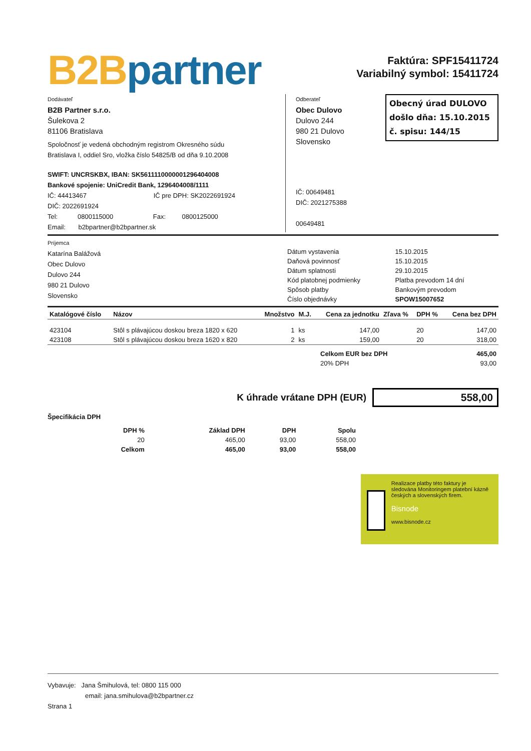B2B partner
Faktúra: SPF15411724
Variabilný symbol: 15411724
Dodávateľ
B2B Partner s.r.o.
Šulekova 2
81106 Bratislava
Spoločnosť je vedená obchodným registrom Okresného súdu
Bratislava I, oddiel Sro, vložka číslo 54825/B od dňa 9.10.2008
SWIFT: UNCRSKBX, IBAN: SK5611110000001296404008
Bankové spojenie: UniCredit Bank, 1296404008/1111
IČ: 44413467 IČ pre DPH: SK2022691924
DIČ: 2022691924
Tel: 0800115000 Fax: 0800125000
Email: b2bpartner@b2bpartner.sk
Obecný úrad DULOVO
došlo dňa: 15.10.2015
č. spisu: 144/15
Odberateľ
Obec Dulovo
Dulovo 244
980 21 Dulovo
Slovensko
IČ: 00649481
DIČ: 2021275388
00649481
Príjemca
Katarína Balážová
Obec Dulovo
Dulovo 244
980 21 Dulovo
Slovensko
| Dátum vystavenia | 15.10.2015 |
| Daňová povinnosť | 15.10.2015 |
| Dátum splatnosti | 29.10.2015 |
| Kód platobnej podmienky | Platba prevodom 14 dní |
| Spôsob platby | Bankovým prevodom |
| Číslo objednávky | SPOW15007652 |
| Katalógové číslo | Názov | Množstvo | M.J. | Cena za jednotku | Zľava % | DPH % | Cena bez DPH |
| --- | --- | --- | --- | --- | --- | --- | --- |
| 423104 | Stôl s plávajúcou doskou breza 1820 x 620 | 1 | ks | 147,00 | | 20 | 147,00 |
| 423108 | Stôl s plávajúcou doskou breza 1620 x 820 | 2 | ks | 159,00 | | 20 | 318,00 |
| Celkom EUR bez DPH | 465,00 |
| 20% DPH | 93,00 |
K úhrade vrátane DPH (EUR)
558,00
Špecifikácia DPH
| DPH % | Základ DPH | DPH | Spolu |
| --- | --- | --- | --- |
| 20 | 465,00 | 93,00 | 558,00 |
| Celkom | 465,00 | 93,00 | 558,00 |
Realizace platby této faktury je sledována Monitoringem platební kázně českých a slovenských firem.
Bisnode
www.bisnode.cz
Vybavuje: Jana Šmihulová, tel: 0800 115 000
email: jana.smihulova@b2bpartner.cz
Strana 1